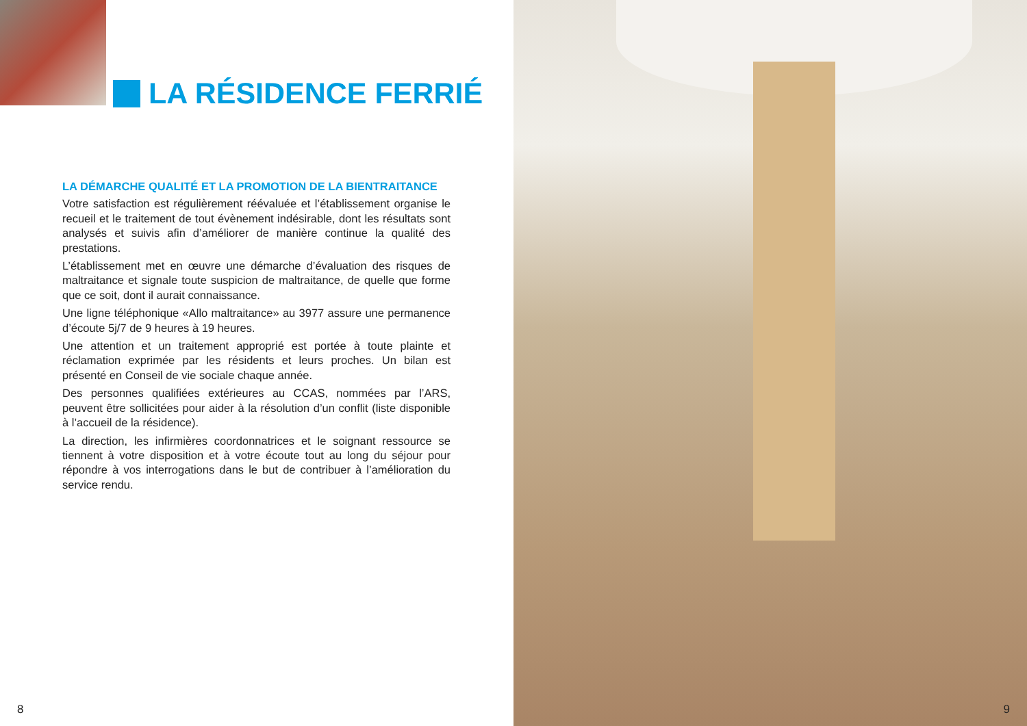LA RÉSIDENCE FERRIÉ
LA DÉMARCHE QUALITÉ ET LA PROMOTION DE LA BIENTRAITANCE
Votre satisfaction est régulièrement réévaluée et l’établissement organise le recueil et le traitement de tout évènement indésirable, dont les résultats sont analysés et suivis afin d’améliorer de manière continue la qualité des prestations.
L’établissement met en œuvre une démarche d’évaluation des risques de maltraitance et signale toute suspicion de maltraitance, de quelle que forme que ce soit, dont il aurait connaissance.
Une ligne téléphonique «Allo maltraitance» au 3977 assure une permanence d’écoute 5j/7 de 9 heures à 19 heures.
Une attention et un traitement approprié est portée à toute plainte et réclamation exprimée par les résidents et leurs proches. Un bilan est présenté en Conseil de vie sociale chaque année.
Des personnes qualifiées extérieures au CCAS, nommées par l’ARS, peuvent être sollicitées pour aider à la résolution d’un conflit (liste disponible à l’accueil de la résidence).
La direction, les infirmières coordonnatrices et le soignant ressource se tiennent à votre disposition et à votre écoute tout au long du séjour pour répondre à vos interrogations dans le but de contribuer à l’amélioration du service rendu.
8
9